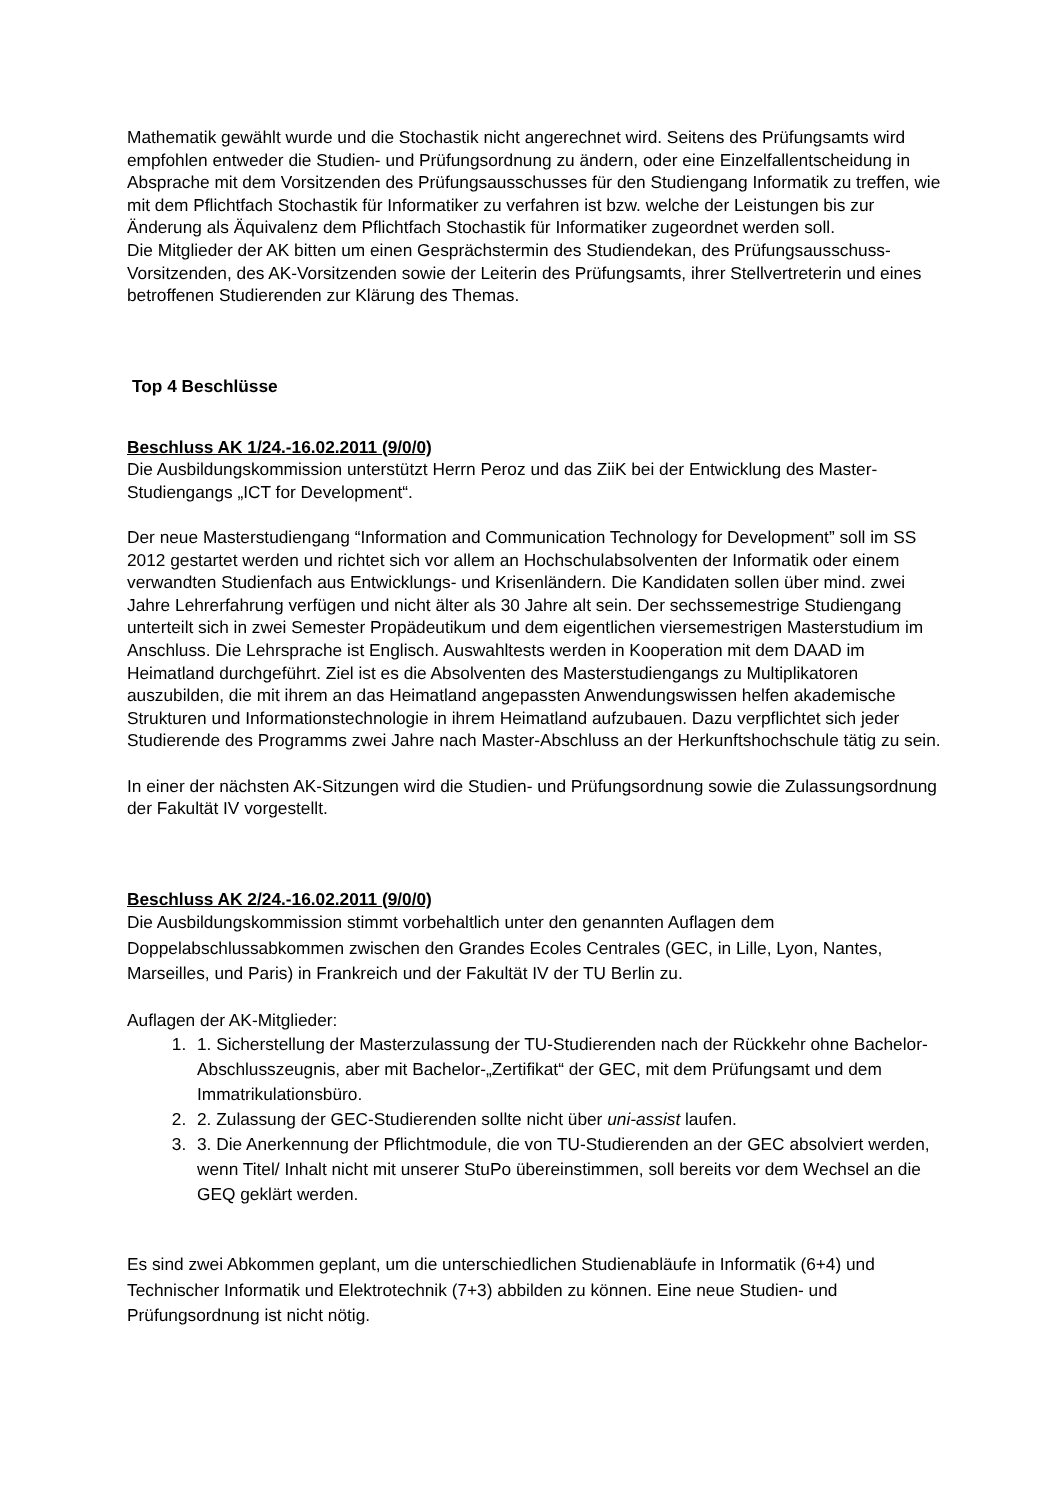Mathematik gewählt wurde und die Stochastik nicht angerechnet wird. Seitens des Prüfungsamts wird empfohlen entweder die Studien- und Prüfungsordnung zu ändern, oder eine Einzelfallentscheidung in Absprache mit dem Vorsitzenden des Prüfungsausschusses für den Studiengang Informatik zu treffen, wie mit dem Pflichtfach Stochastik für Informatiker zu verfahren ist bzw. welche der Leistungen bis zur Änderung als Äquivalenz dem Pflichtfach Stochastik für Informatiker zugeordnet werden soll.
Die Mitglieder der AK bitten um einen Gesprächstermin des Studiendekan, des Prüfungsausschuss-Vorsitzenden, des AK-Vorsitzenden sowie der Leiterin des Prüfungsamts, ihrer Stellvertreterin und eines betroffenen Studierenden zur Klärung des Themas.
Top 4 Beschlüsse
Beschluss AK 1/24.-16.02.2011 (9/0/0)
Die Ausbildungskommission unterstützt Herrn Peroz und das ZiiK bei der Entwicklung des Master-Studiengangs „ICT for Development“.
Der neue Masterstudiengang “Information and Communication Technology for Development” soll im SS 2012 gestartet werden und richtet sich vor allem an Hochschulabsolventen der Informatik oder einem verwandten Studienfach aus Entwicklungs- und Krisenländern. Die Kandidaten sollen über mind. zwei Jahre Lehrerfahrung verfügen und nicht älter als 30 Jahre alt sein. Der sechssemestrige Studiengang unterteilt sich in zwei Semester Propädeutikum und dem eigentlichen viersemestrigen Masterstudium im Anschluss. Die Lehrsprache ist Englisch. Auswahltests werden in Kooperation mit dem DAAD im Heimatland durchgeführt. Ziel ist es die Absolventen des Masterstudiengangs zu Multiplikatoren auszubilden, die mit ihrem an das Heimatland angepassten Anwendungswissen helfen akademische Strukturen und Informationstechnologie in ihrem Heimatland aufzubauen. Dazu verpflichtet sich jeder Studierende des Programms zwei Jahre nach Master-Abschluss an der Herkunftshochschule tätig zu sein.
In einer der nächsten AK-Sitzungen wird die Studien- und Prüfungsordnung sowie die Zulassungsordnung der Fakultät IV vorgestellt.
Beschluss AK 2/24.-16.02.2011 (9/0/0)
Die Ausbildungskommission stimmt vorbehaltlich unter den genannten Auflagen dem Doppelabschlussabkommen zwischen den Grandes Ecoles Centrales (GEC, in Lille, Lyon, Nantes, Marseilles, und Paris) in Frankreich und der Fakultät IV der TU Berlin zu.
Auflagen der AK-Mitglieder:
1. 1. Sicherstellung der Masterzulassung der TU-Studierenden nach der Rückkehr ohne Bachelor-Abschlusszeugnis, aber mit Bachelor-„Zertifikat“ der GEC, mit dem Prüfungsamt und dem Immatrikulationsbüro.
2. 2. Zulassung der GEC-Studierenden sollte nicht über uni-assist laufen.
3. 3. Die Anerkennung der Pflichtmodule, die von TU-Studierenden an der GEC absolviert werden, wenn Titel/ Inhalt nicht mit unserer StuPo übereinstimmen, soll bereits vor dem Wechsel an die GEQ geklärt werden.
Es sind zwei Abkommen geplant, um die unterschiedlichen Studienabläufe in Informatik (6+4) und Technischer Informatik und Elektrotechnik (7+3) abbilden zu können. Eine neue Studien- und Prüfungsordnung ist nicht nötig.